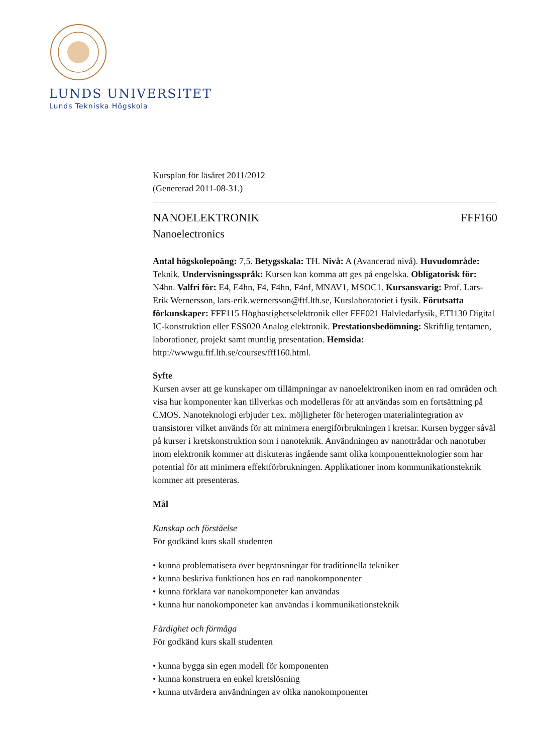LUNDS UNIVERSITET
Lunds Tekniska Högskola
Kursplan för läsåret 2011/2012
(Genererad 2011-08-31.)
NANOELEKTRONIK FFF160
Nanoelectronics
Antal högskolepoäng: 7,5. Betygsskala: TH. Nivå: A (Avancerad nivå). Huvudområde: Teknik. Undervisningsspråk: Kursen kan komma att ges på engelska. Obligatorisk för: N4hn. Valfri för: E4, E4hn, F4, F4hn, F4nf, MNAV1, MSOC1. Kursansvarig: Prof. Lars-Erik Wernersson, lars-erik.wernersson@ftf.lth.se, Kurslaboratoriet i fysik. Förutsatta förkunskaper: FFF115 Höghastighetselektronik eller FFF021 Halvledarfysik, ETI130 Digital IC-konstruktion eller ESS020 Analog elektronik. Prestationsbedömning: Skriftlig tentamen, laborationer, projekt samt muntlig presentation. Hemsida: http://wwwgu.ftf.lth.se/courses/fff160.html.
Syfte
Kursen avser att ge kunskaper om tillämpningar av nanoelektroniken inom en rad områden och visa hur komponenter kan tillverkas och modelleras för att användas som en fortsättning på CMOS. Nanoteknologi erbjuder t.ex. möjligheter för heterogen materialintegration av transistorer vilket används för att minimera energiförbrukningen i kretsar. Kursen bygger såväl på kurser i kretskonstruktion som i nanoteknik. Användningen av nanottrådar och nanotuber inom elektronik kommer att diskuteras ingående samt olika komponentteknologier som har potential för att minimera effektförbrukningen. Applikationer inom kommunikationsteknik kommer att presenteras.
Mål
Kunskap och förståelse
För godkänd kurs skall studenten
• kunna problematisera över begränsningar för traditionella tekniker
• kunna beskriva funktionen hos en rad nanokomponenter
• kunna förklara var nanokomponeter kan användas
• kunna hur nanokomponeter kan användas i kommunikationsteknik
Färdighet och förmåga
För godkänd kurs skall studenten
• kunna bygga sin egen modell för komponenten
• kunna konstruera en enkel kretslösning
• kunna utvärdera användningen av olika nanokomponenter